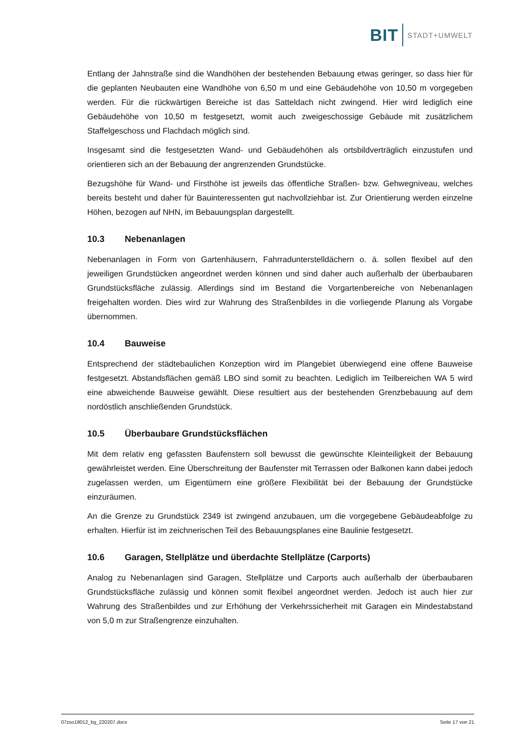BIT STADT+UMWELT
Entlang der Jahnstraße sind die Wandhöhen der bestehenden Bebauung etwas geringer, so dass hier für die geplanten Neubauten eine Wandhöhe von 6,50 m und eine Gebäudehöhe von 10,50 m vorgegeben werden. Für die rückwärtigen Bereiche ist das Satteldach nicht zwingend. Hier wird lediglich eine Gebäudehöhe von 10,50 m festgesetzt, womit auch zweigeschossige Gebäude mit zusätzlichem Staffelgeschoss und Flachdach möglich sind.
Insgesamt sind die festgesetzten Wand- und Gebäudehöhen als ortsbildverträglich einzustufen und orientieren sich an der Bebauung der angrenzenden Grundstücke.
Bezugshöhe für Wand- und Firsthöhe ist jeweils das öffentliche Straßen- bzw. Gehwegniveau, welches bereits besteht und daher für Bauinteressenten gut nachvollziehbar ist. Zur Orientierung werden einzelne Höhen, bezogen auf NHN, im Bebauungsplan dargestellt.
10.3 Nebenanlagen
Nebenanlagen in Form von Gartenhäusern, Fahrradunterstelldächern o. ä. sollen flexibel auf den jeweiligen Grundstücken angeordnet werden können und sind daher auch außerhalb der überbaubaren Grundstücksfläche zulässig. Allerdings sind im Bestand die Vorgartenbereiche von Nebenanlagen freigehalten worden. Dies wird zur Wahrung des Straßenbildes in die vorliegende Planung als Vorgabe übernommen.
10.4 Bauweise
Entsprechend der städtebaulichen Konzeption wird im Plangebiet überwiegend eine offene Bauweise festgesetzt. Abstandsflächen gemäß LBO sind somit zu beachten. Lediglich im Teilbereichen WA 5 wird eine abweichende Bauweise gewählt. Diese resultiert aus der bestehenden Grenzbebauung auf dem nordöstlich anschließenden Grundstück.
10.5 Überbaubare Grundstücksflächen
Mit dem relativ eng gefassten Baufenstern soll bewusst die gewünschte Kleinteiligkeit der Bebauung gewährleistet werden. Eine Überschreitung der Baufenster mit Terrassen oder Balkonen kann dabei jedoch zugelassen werden, um Eigentümern eine größere Flexibilität bei der Bebauung der Grundstücke einzuräumen.
An die Grenze zu Grundstück 2349 ist zwingend anzubauen, um die vorgegebene Gebäudeabfolge zu erhalten. Hierfür ist im zeichnerischen Teil des Bebauungsplanes eine Baulinie festgesetzt.
10.6 Garagen, Stellplätze und überdachte Stellplätze (Carports)
Analog zu Nebenanlagen sind Garagen, Stellplätze und Carports auch außerhalb der überbaubaren Grundstücksfläche zulässig und können somit flexibel angeordnet werden. Jedoch ist auch hier zur Wahrung des Straßenbildes und zur Erhöhung der Verkehrssicherheit mit Garagen ein Mindestabstand von 5,0 m zur Straßengrenze einzuhalten.
07zso19012_bg_220207.docx Seite 17 von 21